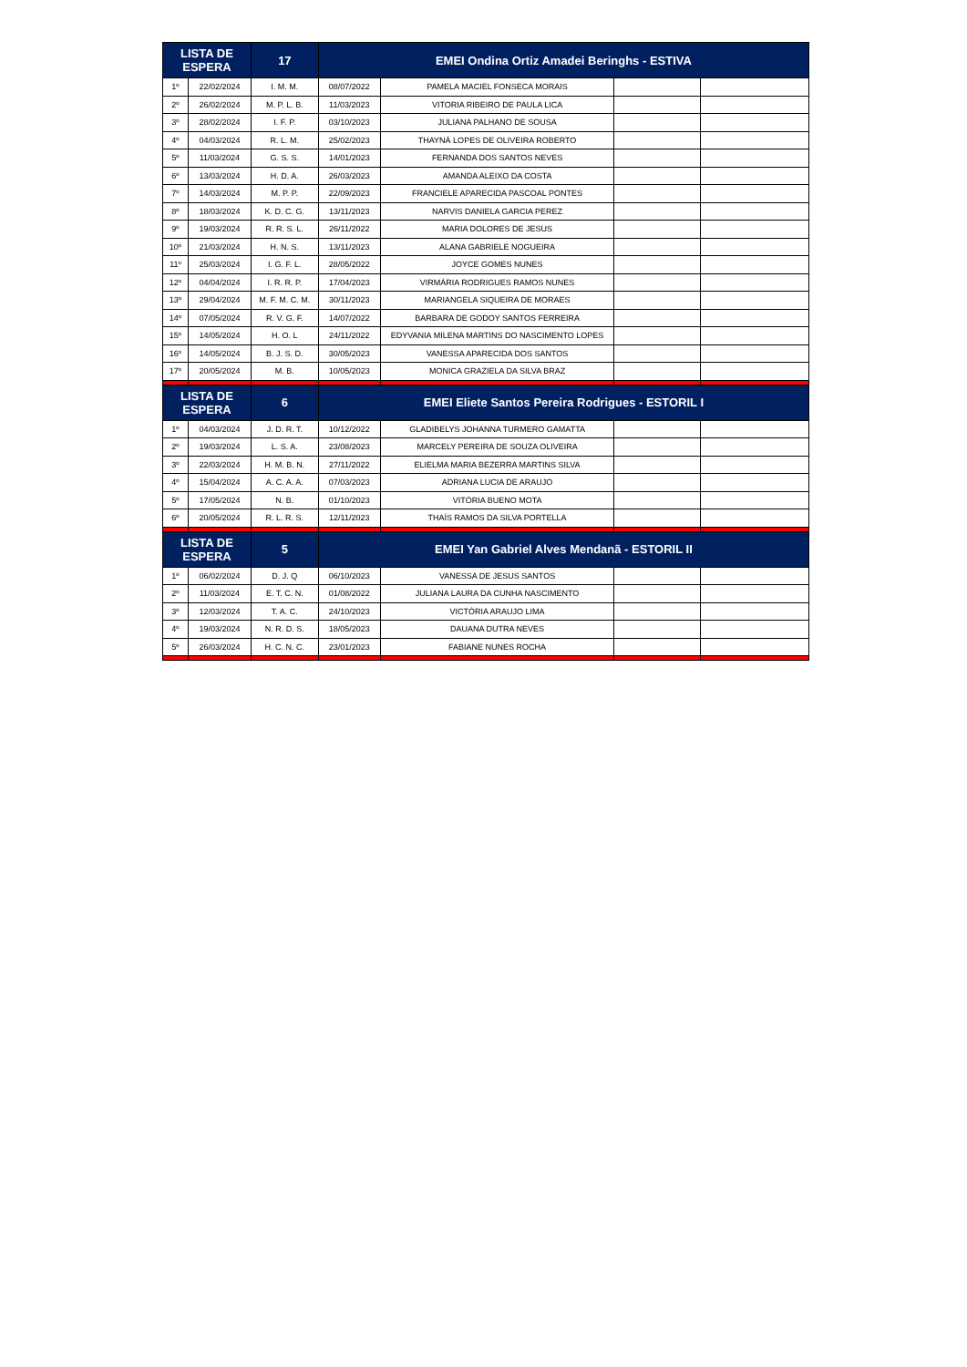| LISTA DE ESPERA | | 17 | EMEI Ondina Ortiz Amadei Beringhs - ESTIVA | | | |
| --- | --- | --- | --- | --- | --- | --- |
| 1º | 22/02/2024 | I. M. M. | 08/07/2022 | PAMELA MACIEL FONSECA MORAIS | | |
| 2º | 26/02/2024 | M. P. L. B. | 11/03/2023 | VITORIA RIBEIRO DE PAULA LICA | | |
| 3º | 28/02/2024 | I. F. P. | 03/10/2023 | JULIANA PALHANO DE SOUSA | | |
| 4º | 04/03/2024 | R. L. M. | 25/02/2023 | THAYNÁ LOPES DE OLIVEIRA ROBERTO | | |
| 5º | 11/03/2024 | G. S. S. | 14/01/2023 | FERNANDA DOS SANTOS NEVES | | |
| 6º | 13/03/2024 | H. D. A. | 26/03/2023 | AMANDA ALEIXO DA COSTA | | |
| 7º | 14/03/2024 | M. P. P. | 22/09/2023 | FRANCIELE APARECIDA PASCOAL PONTES | | |
| 8º | 18/03/2024 | K. D. C. G. | 13/11/2023 | NARVIS DANIELA GARCIA PEREZ | | |
| 9º | 19/03/2024 | R. R. S. L. | 26/11/2022 | MARIA DOLORES DE JESUS | | |
| 10º | 21/03/2024 | H. N. S. | 13/11/2023 | ALANA GABRIELE NOGUEIRA | | |
| 11º | 25/03/2024 | I. G. F. L. | 28/05/2022 | JOYCE GOMES NUNES | | |
| 12º | 04/04/2024 | I. R. R. P. | 17/04/2023 | VIRMÁRIA RODRIGUES RAMOS NUNES | | |
| 13º | 29/04/2024 | M. F. M. C. M. | 30/11/2023 | MARIANGELA SIQUEIRA DE MORAES | | |
| 14º | 07/05/2024 | R. V. G. F. | 14/07/2022 | BARBARA DE GODOY SANTOS FERREIRA | | |
| 15º | 14/05/2024 | H. O. L | 24/11/2022 | EDYVANIA MILENA MARTINS DO NASCIMENTO LOPES | | |
| 16º | 14/05/2024 | B. J. S. D. | 30/05/2023 | VANESSA APARECIDA DOS SANTOS | | |
| 17º | 20/05/2024 | M. B. | 10/05/2023 | MONICA GRAZIELA DA SILVA BRAZ | | |
| LISTA DE ESPERA | | 6 | EMEI Eliete Santos Pereira Rodrigues - ESTORIL I | | | |
| 1º | 04/03/2024 | J. D. R. T. | 10/12/2022 | GLADIBELYS JOHANNA TURMERO GAMATTA | | |
| 2º | 19/03/2024 | L. S. A. | 23/08/2023 | MARCELY PEREIRA DE SOUZA OLIVEIRA | | |
| 3º | 22/03/2024 | H. M. B. N. | 27/11/2022 | ELIELMA MARIA BEZERRA MARTINS SILVA | | |
| 4º | 15/04/2024 | A. C. A. A. | 07/03/2023 | ADRIANA LUCIA DE ARAUJO | | |
| 5º | 17/05/2024 | N. B. | 01/10/2023 | VITÓRIA BUENO MOTA | | |
| 6º | 20/05/2024 | R. L. R. S. | 12/11/2023 | THAÍS RAMOS DA SILVA PORTELLA | | |
| LISTA DE ESPERA | | 5 | EMEI Yan Gabriel Alves Mendanã - ESTORIL II | | | |
| 1º | 06/02/2024 | D. J. Q | 06/10/2023 | VANESSA DE JESUS SANTOS | | |
| 2º | 11/03/2024 | E. T. C. N. | 01/08/2022 | JULIANA LAURA DA CUNHA NASCIMENTO | | |
| 3º | 12/03/2024 | T. A. C. | 24/10/2023 | VICTÓRIA ARAUJO LIMA | | |
| 4º | 19/03/2024 | N. R. D. S. | 18/05/2023 | DAUANA DUTRA NEVES | | |
| 5º | 26/03/2024 | H. C. N. C. | 23/01/2023 | FABIANE NUNES ROCHA | | |